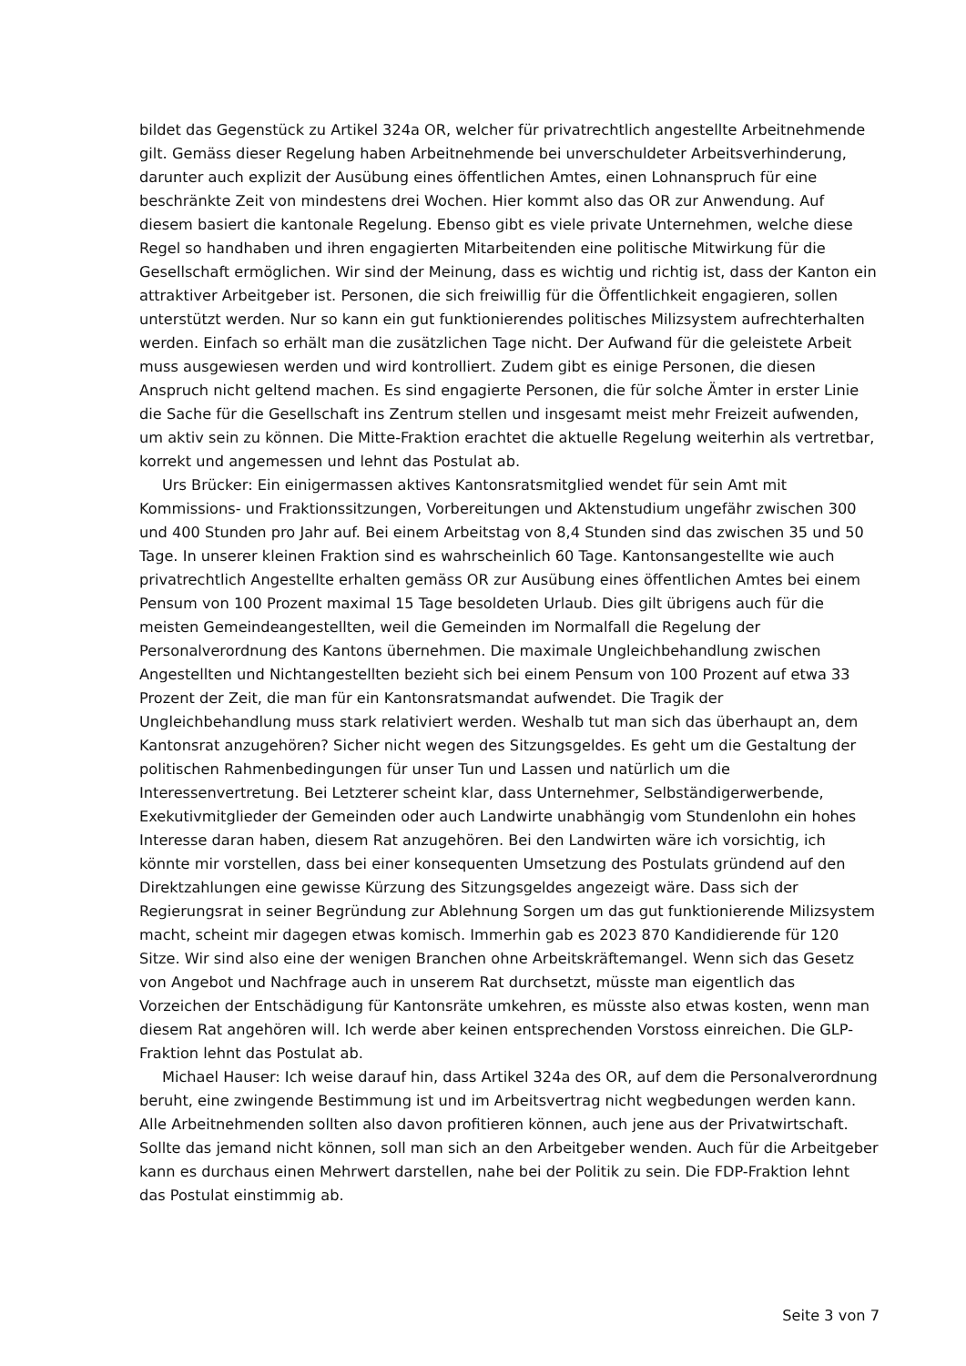bildet das Gegenstück zu Artikel 324a OR, welcher für privatrechtlich angestellte Arbeitnehmende gilt. Gemäss dieser Regelung haben Arbeitnehmende bei unverschuldeter Arbeitsverhinderung, darunter auch explizit der Ausübung eines öffentlichen Amtes, einen Lohnanspruch für eine beschränkte Zeit von mindestens drei Wochen. Hier kommt also das OR zur Anwendung. Auf diesem basiert die kantonale Regelung. Ebenso gibt es viele private Unternehmen, welche diese Regel so handhaben und ihren engagierten Mitarbeitenden eine politische Mitwirkung für die Gesellschaft ermöglichen. Wir sind der Meinung, dass es wichtig und richtig ist, dass der Kanton ein attraktiver Arbeitgeber ist. Personen, die sich freiwillig für die Öffentlichkeit engagieren, sollen unterstützt werden. Nur so kann ein gut funktionierendes politisches Milizsystem aufrechterhalten werden. Einfach so erhält man die zusätzlichen Tage nicht. Der Aufwand für die geleistete Arbeit muss ausgewiesen werden und wird kontrolliert. Zudem gibt es einige Personen, die diesen Anspruch nicht geltend machen. Es sind engagierte Personen, die für solche Ämter in erster Linie die Sache für die Gesellschaft ins Zentrum stellen und insgesamt meist mehr Freizeit aufwenden, um aktiv sein zu können. Die Mitte-Fraktion erachtet die aktuelle Regelung weiterhin als vertretbar, korrekt und angemessen und lehnt das Postulat ab.
Urs Brücker: Ein einigermassen aktives Kantonsratsmitglied wendet für sein Amt mit Kommissions- und Fraktionssitzungen, Vorbereitungen und Aktenstudium ungefähr zwischen 300 und 400 Stunden pro Jahr auf. Bei einem Arbeitstag von 8,4 Stunden sind das zwischen 35 und 50 Tage. In unserer kleinen Fraktion sind es wahrscheinlich 60 Tage. Kantonsangestellte wie auch privatrechtlich Angestellte erhalten gemäss OR zur Ausübung eines öffentlichen Amtes bei einem Pensum von 100 Prozent maximal 15 Tage besoldeten Urlaub. Dies gilt übrigens auch für die meisten Gemeindeangestellten, weil die Gemeinden im Normalfall die Regelung der Personalverordnung des Kantons übernehmen. Die maximale Ungleichbehandlung zwischen Angestellten und Nichtangestellten bezieht sich bei einem Pensum von 100 Prozent auf etwa 33 Prozent der Zeit, die man für ein Kantonsratsmandat aufwendet. Die Tragik der Ungleichbehandlung muss stark relativiert werden. Weshalb tut man sich das überhaupt an, dem Kantonsrat anzugehören? Sicher nicht wegen des Sitzungsgeldes. Es geht um die Gestaltung der politischen Rahmenbedingungen für unser Tun und Lassen und natürlich um die Interessenvertretung. Bei Letzterer scheint klar, dass Unternehmer, Selbständigerwerbende, Exekutivmitglieder der Gemeinden oder auch Landwirte unabhängig vom Stundenlohn ein hohes Interesse daran haben, diesem Rat anzugehören. Bei den Landwirten wäre ich vorsichtig, ich könnte mir vorstellen, dass bei einer konsequenten Umsetzung des Postulats gründend auf den Direktzahlungen eine gewisse Kürzung des Sitzungsgeldes angezeigt wäre. Dass sich der Regierungsrat in seiner Begründung zur Ablehnung Sorgen um das gut funktionierende Milizsystem macht, scheint mir dagegen etwas komisch. Immerhin gab es 2023 870 Kandidierende für 120 Sitze. Wir sind also eine der wenigen Branchen ohne Arbeitskräftemangel. Wenn sich das Gesetz von Angebot und Nachfrage auch in unserem Rat durchsetzt, müsste man eigentlich das Vorzeichen der Entschädigung für Kantonsräte umkehren, es müsste also etwas kosten, wenn man diesem Rat angehören will. Ich werde aber keinen entsprechenden Vorstoss einreichen. Die GLP-Fraktion lehnt das Postulat ab.
Michael Hauser: Ich weise darauf hin, dass Artikel 324a des OR, auf dem die Personalverordnung beruht, eine zwingende Bestimmung ist und im Arbeitsvertrag nicht wegbedungen werden kann. Alle Arbeitnehmenden sollten also davon profitieren können, auch jene aus der Privatwirtschaft. Sollte das jemand nicht können, soll man sich an den Arbeitgeber wenden. Auch für die Arbeitgeber kann es durchaus einen Mehrwert darstellen, nahe bei der Politik zu sein. Die FDP-Fraktion lehnt das Postulat einstimmig ab.
Seite 3 von 7